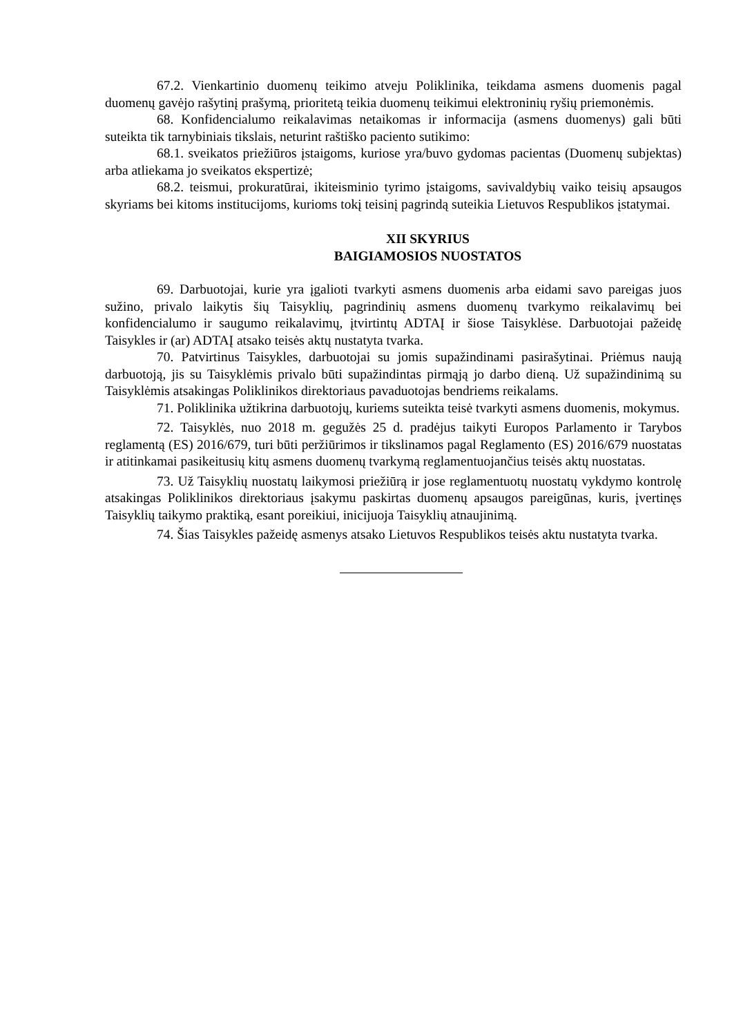67.2. Vienkartinio duomenų teikimo atveju Poliklinika, teikdama asmens duomenis pagal duomenų gavėjo rašytinį prašymą, prioritetą teikia duomenų teikimui elektroninių ryšių priemonėmis.
68. Konfidencialumo reikalavimas netaikomas ir informacija (asmens duomenys) gali būti suteikta tik tarnybiniais tikslais, neturint raštiško paciento sutikimo:
68.1. sveikatos priežiūros įstaigoms, kuriose yra/buvo gydomas pacientas (Duomenų subjektas) arba atliekama jo sveikatos ekspertizė;
68.2. teismui, prokuratūrai, ikiteisminio tyrimo įstaigoms, savivaldybių vaiko teisių apsaugos skyriams bei kitoms institucijoms, kurioms tokį teisinį pagrindą suteikia Lietuvos Respublikos įstatymai.
XII SKYRIUS
BAIGIAMOSIOS NUOSTATOS
69. Darbuotojai, kurie yra įgalioti tvarkyti asmens duomenis arba eidami savo pareigas juos sužino, privalo laikytis šių Taisyklių, pagrindinių asmens duomenų tvarkymo reikalavimų bei konfidencialumo ir saugumo reikalavimų, įtvirtintų ADTAĮ ir šiose Taisyklėse. Darbuotojai pažeidę Taisykles ir (ar) ADTAĮ atsako teisės aktų nustatyta tvarka.
70. Patvirtinus Taisykles, darbuotojai su jomis supažindinami pasirašytinai. Priėmus naują darbuotoją, jis su Taisyklėmis privalo būti supažindintas pirmąją jo darbo dieną. Už supažindinimą su Taisyklėmis atsakingas Poliklinikos direktoriaus pavaduotojas bendriems reikalams.
71. Poliklinika užtikrina darbuotojų, kuriems suteikta teisė tvarkyti asmens duomenis, mokymus.
72. Taisyklės, nuo 2018 m. gegužės 25 d. pradėjus taikyti Europos Parlamento ir Tarybos reglamentą (ES) 2016/679, turi būti peržiūrimos ir tikslinamos pagal Reglamento (ES) 2016/679 nuostatas ir atitinkamai pasikeitusių kitų asmens duomenų tvarkymą reglamentuojančius teisės aktų nuostatas.
73. Už Taisyklių nuostatų laikymosi priežiūrą ir jose reglamentuotų nuostatų vykdymo kontrolę atsakingas Poliklinikos direktoriaus įsakymu paskirtas duomenų apsaugos pareigūnas, kuris, įvertinęs Taisyklių taikymo praktiką, esant poreikiui, inicijuoja Taisyklių atnaujinimą.
74. Šias Taisykles pažeidę asmenys atsako Lietuvos Respublikos teisės aktu nustatyta tvarka.